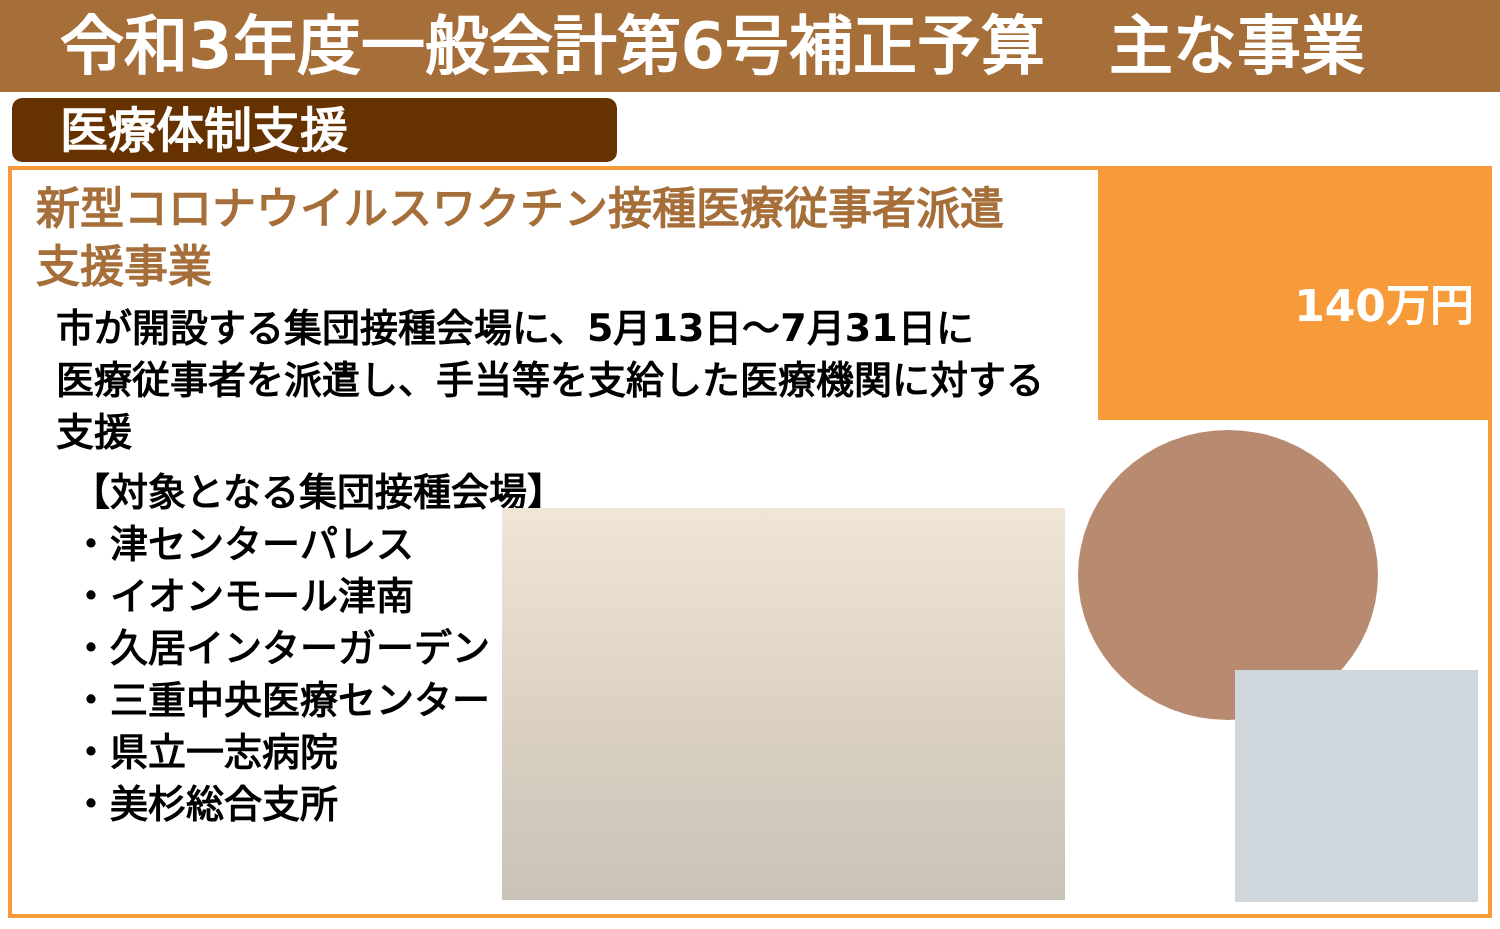令和3年度一般会計第6号補正予算　主な事業
医療体制支援
新型コロナウイルスワクチン接種医療従事者派遣
支援事業
市が開設する集団接種会場に、5月13日～7月31日に
医療従事者を派遣し、手当等を支給した医療機関に対する
支援
【対象となる集団接種会場】
・津センターパレス
・イオンモール津南
・久居インターガーデン
・三重中央医療センター
・県立一志病院
・美杉総合支所
140万円